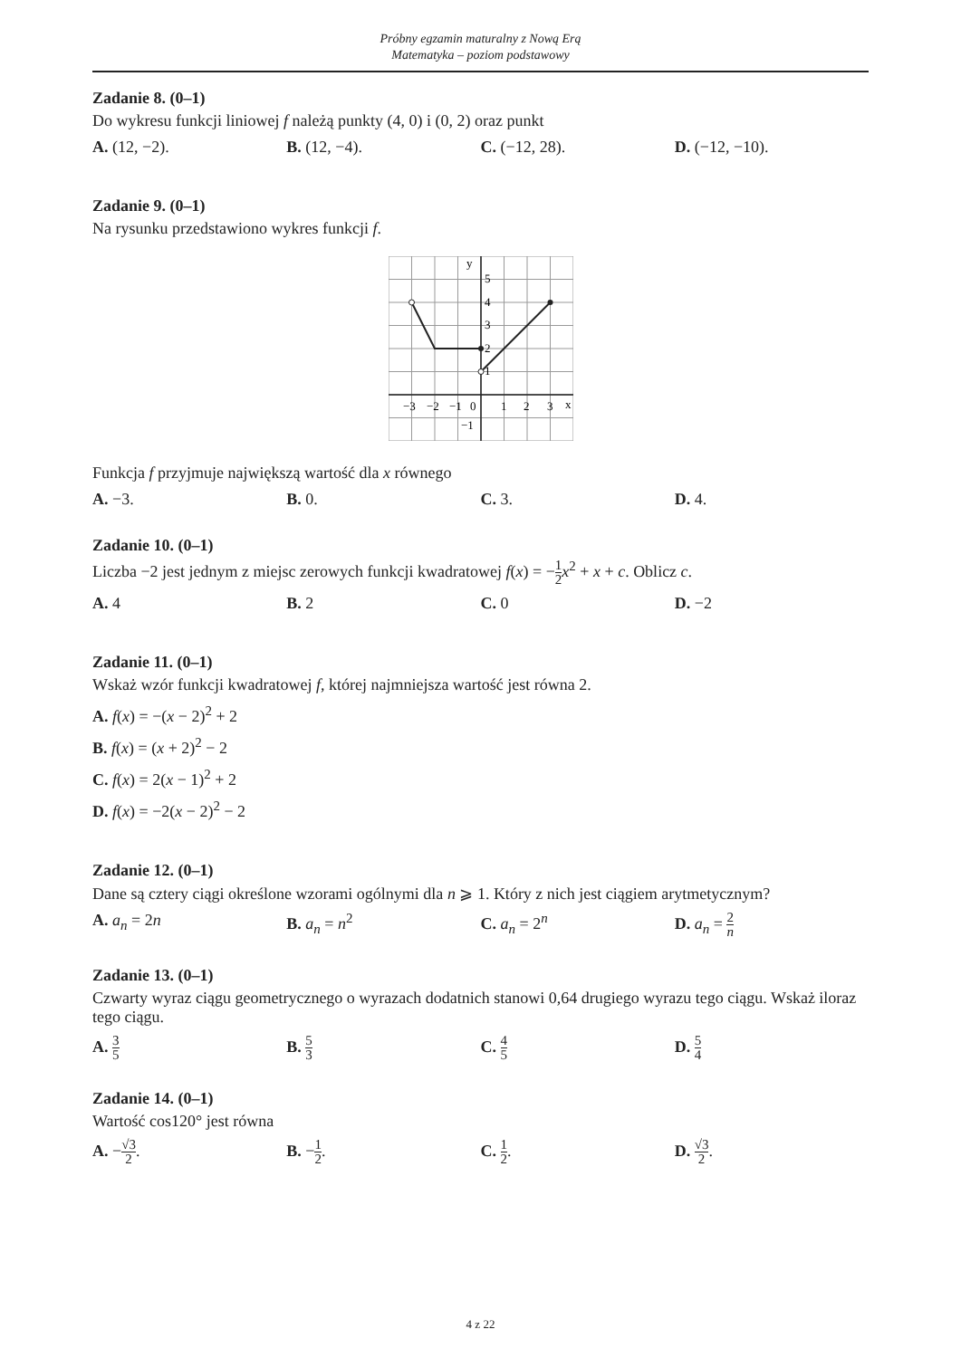Próbny egzamin maturalny z Nową Erą
Matematyka – poziom podstawowy
Zadanie 8. (0–1)
Do wykresu funkcji liniowej f należą punkty (4, 0) i (0, 2) oraz punkt
A. (12, −2). B. (12, −4). C. (−12, 28). D. (−12, −10).
Zadanie 9. (0–1)
Na rysunku przedstawiono wykres funkcji f.
y
x
5
4
3
2
1
−3
−2
−1
0
1
2
3
−1
Funkcja f przyjmuje największą wartość dla x równego
A. −3. B. 0. C. 3. D. 4.
Zadanie 10. (0–1)
Liczba −2 jest jednym z miejsc zerowych funkcji kwadratowej f(x) = −1 2 x<sup>2</sup> + x + c. Oblicz c.
A. 4 B. 2 C. 0 D. −2
Zadanie 11. (0–1)
Wskaż wzór funkcji kwadratowej f, której najmniejsza wartość jest równa 2.
A. f(x) = −(x − 2)<sup>2</sup> + 2
B. f(x) = (x + 2)<sup>2</sup> − 2
C. f(x) = 2(x − 1)<sup>2</sup> + 2
D. f(x) = −2(x − 2)<sup>2</sup> − 2
Zadanie 12. (0–1)
Dane są cztery ciągi określone wzorami ogólnymi dla n ⩾ 1. Który z nich jest ciągiem arytmetycznym?
A. a<sub>n</sub> = 2n B. a<sub>n</sub> = n<sup>2</sup> C. a<sub>n</sub> = 2<sup>n</sup> D. a<sub>n</sub> = 2 n
Zadanie 13. (0–1)
Czwarty wyraz ciągu geometrycznego o wyrazach dodatnich stanowi 0,64 drugiego wyrazu tego ciągu. Wskaż iloraz tego ciągu.
A. 3 5
B. 5 3
C. 4 5
D. 5 4
Zadanie 14. (0–1)
Wartość cos120° jest równa
A. −√3 2. B. −1 2. C. 1 2. D. √3 2.
4 z 22